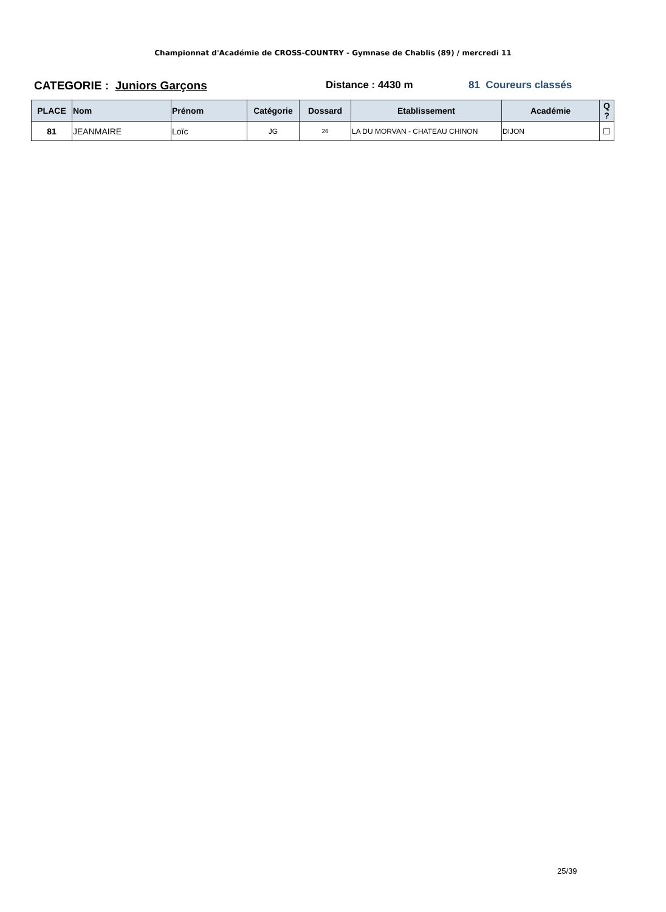Championnat d'Académie de CROSS-COUNTRY - Gymnase de Chablis (89) / mercredi 11
CATEGORIE : Juniors Garçons Distance : 4430 m 81 Coureurs classés
| PLACE | Nom | Prénom | Catégorie | Dossard | Etablissement | Académie | Q ? |
| --- | --- | --- | --- | --- | --- | --- | --- |
| 81 | JEANMAIRE | Loïc | JG | 26 | LA DU MORVAN - CHATEAU CHINON | DIJON | ☐ |
25/39